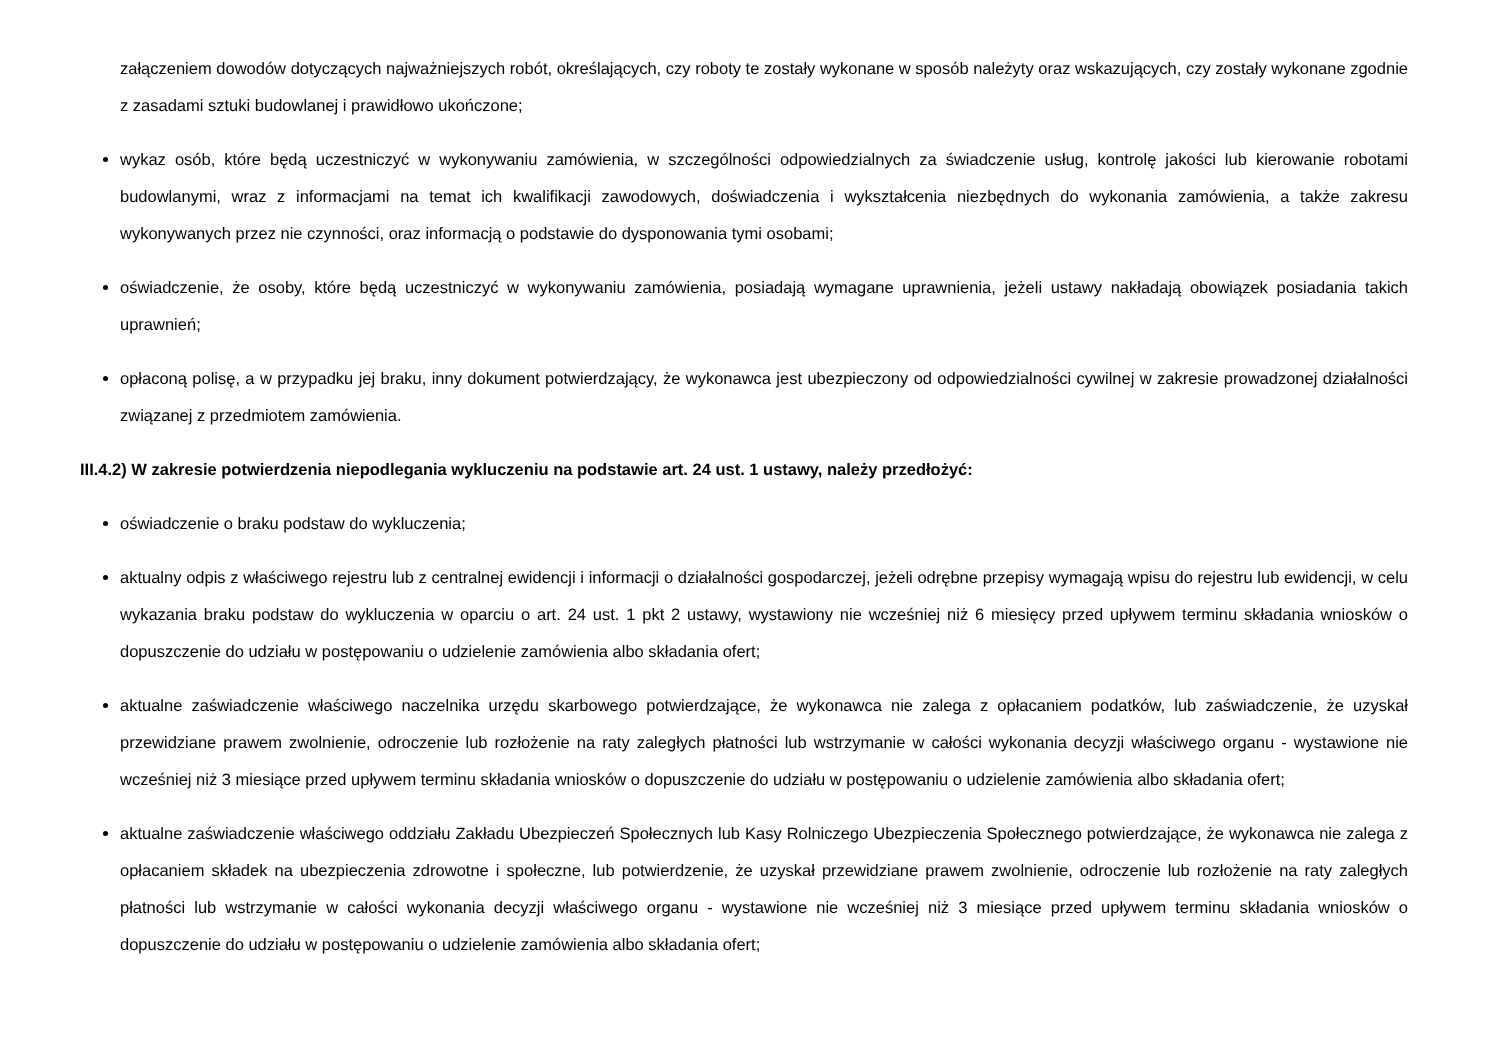załączeniem dowodów dotyczących najważniejszych robót, określających, czy roboty te zostały wykonane w sposób należyty oraz wskazujących, czy zostały wykonane zgodnie z zasadami sztuki budowlanej i prawidłowo ukończone;
wykaz osób, które będą uczestniczyć w wykonywaniu zamówienia, w szczególności odpowiedzialnych za świadczenie usług, kontrolę jakości lub kierowanie robotami budowlanymi, wraz z informacjami na temat ich kwalifikacji zawodowych, doświadczenia i wykształcenia niezbędnych do wykonania zamówienia, a także zakresu wykonywanych przez nie czynności, oraz informacją o podstawie do dysponowania tymi osobami;
oświadczenie, że osoby, które będą uczestniczyć w wykonywaniu zamówienia, posiadają wymagane uprawnienia, jeżeli ustawy nakładają obowiązek posiadania takich uprawnień;
opłaconą polisę, a w przypadku jej braku, inny dokument potwierdzający, że wykonawca jest ubezpieczony od odpowiedzialności cywilnej w zakresie prowadzonej działalności związanej z przedmiotem zamówienia.
III.4.2) W zakresie potwierdzenia niepodlegania wykluczeniu na podstawie art. 24 ust. 1 ustawy, należy przedłożyć:
oświadczenie o braku podstaw do wykluczenia;
aktualny odpis z właściwego rejestru lub z centralnej ewidencji i informacji o działalności gospodarczej, jeżeli odrębne przepisy wymagają wpisu do rejestru lub ewidencji, w celu wykazania braku podstaw do wykluczenia w oparciu o art. 24 ust. 1 pkt 2 ustawy, wystawiony nie wcześniej niż 6 miesięcy przed upływem terminu składania wniosków o dopuszczenie do udziału w postępowaniu o udzielenie zamówienia albo składania ofert;
aktualne zaświadczenie właściwego naczelnika urzędu skarbowego potwierdzające, że wykonawca nie zalega z opłacaniem podatków, lub zaświadczenie, że uzyskał przewidziane prawem zwolnienie, odroczenie lub rozłożenie na raty zaległych płatności lub wstrzymanie w całości wykonania decyzji właściwego organu - wystawione nie wcześniej niż 3 miesiące przed upływem terminu składania wniosków o dopuszczenie do udziału w postępowaniu o udzielenie zamówienia albo składania ofert;
aktualne zaświadczenie właściwego oddziału Zakładu Ubezpieczeń Społecznych lub Kasy Rolniczego Ubezpieczenia Społecznego potwierdzające, że wykonawca nie zalega z opłacaniem składek na ubezpieczenia zdrowotne i społeczne, lub potwierdzenie, że uzyskał przewidziane prawem zwolnienie, odroczenie lub rozłożenie na raty zaległych płatności lub wstrzymanie w całości wykonania decyzji właściwego organu - wystawione nie wcześniej niż 3 miesiące przed upływem terminu składania wniosków o dopuszczenie do udziału w postępowaniu o udzielenie zamówienia albo składania ofert;